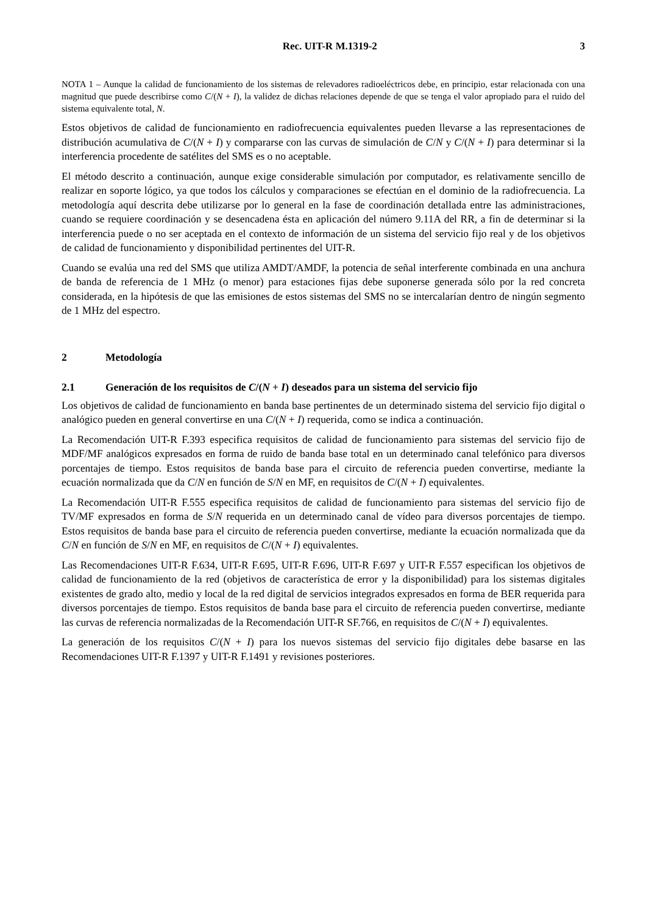Rec. UIT-R M.1319-2 3
NOTA 1 – Aunque la calidad de funcionamiento de los sistemas de relevadores radioeléctricos debe, en principio, estar relacionada con una magnitud que puede describirse como C/(N + I), la validez de dichas relaciones depende de que se tenga el valor apropiado para el ruido del sistema equivalente total, N.
Estos objetivos de calidad de funcionamiento en radiofrecuencia equivalentes pueden llevarse a las representaciones de distribución acumulativa de C/(N + I) y compararse con las curvas de simulación de C/N y C/(N + I) para determinar si la interferencia procedente de satélites del SMS es o no aceptable.
El método descrito a continuación, aunque exige considerable simulación por computador, es relativamente sencillo de realizar en soporte lógico, ya que todos los cálculos y comparaciones se efectúan en el dominio de la radiofrecuencia. La metodología aquí descrita debe utilizarse por lo general en la fase de coordinación detallada entre las administraciones, cuando se requiere coordinación y se desencadena ésta en aplicación del número 9.11A del RR, a fin de determinar si la interferencia puede o no ser aceptada en el contexto de información de un sistema del servicio fijo real y de los objetivos de calidad de funcionamiento y disponibilidad pertinentes del UIT-R.
Cuando se evalúa una red del SMS que utiliza AMDT/AMDF, la potencia de señal interferente combinada en una anchura de banda de referencia de 1 MHz (o menor) para estaciones fijas debe suponerse generada sólo por la red concreta considerada, en la hipótesis de que las emisiones de estos sistemas del SMS no se intercalarían dentro de ningún segmento de 1 MHz del espectro.
2 Metodología
2.1 Generación de los requisitos de C/(N + I) deseados para un sistema del servicio fijo
Los objetivos de calidad de funcionamiento en banda base pertinentes de un determinado sistema del servicio fijo digital o analógico pueden en general convertirse en una C/(N + I) requerida, como se indica a continuación.
La Recomendación UIT-R F.393 especifica requisitos de calidad de funcionamiento para sistemas del servicio fijo de MDF/MF analógicos expresados en forma de ruido de banda base total en un determinado canal telefónico para diversos porcentajes de tiempo. Estos requisitos de banda base para el circuito de referencia pueden convertirse, mediante la ecuación normalizada que da C/N en función de S/N en MF, en requisitos de C/(N + I) equivalentes.
La Recomendación UIT-R F.555 especifica requisitos de calidad de funcionamiento para sistemas del servicio fijo de TV/MF expresados en forma de S/N requerida en un determinado canal de vídeo para diversos porcentajes de tiempo. Estos requisitos de banda base para el circuito de referencia pueden convertirse, mediante la ecuación normalizada que da C/N en función de S/N en MF, en requisitos de C/(N + I) equivalentes.
Las Recomendaciones UIT-R F.634, UIT-R F.695, UIT-R F.696, UIT-R F.697 y UIT-R F.557 especifican los objetivos de calidad de funcionamiento de la red (objetivos de característica de error y la disponibilidad) para los sistemas digitales existentes de grado alto, medio y local de la red digital de servicios integrados expresados en forma de BER requerida para diversos porcentajes de tiempo. Estos requisitos de banda base para el circuito de referencia pueden convertirse, mediante las curvas de referencia normalizadas de la Recomendación UIT-R SF.766, en requisitos de C/(N + I) equivalentes.
La generación de los requisitos C/(N + I) para los nuevos sistemas del servicio fijo digitales debe basarse en las Recomendaciones UIT-R F.1397 y UIT-R F.1491 y revisiones posteriores.